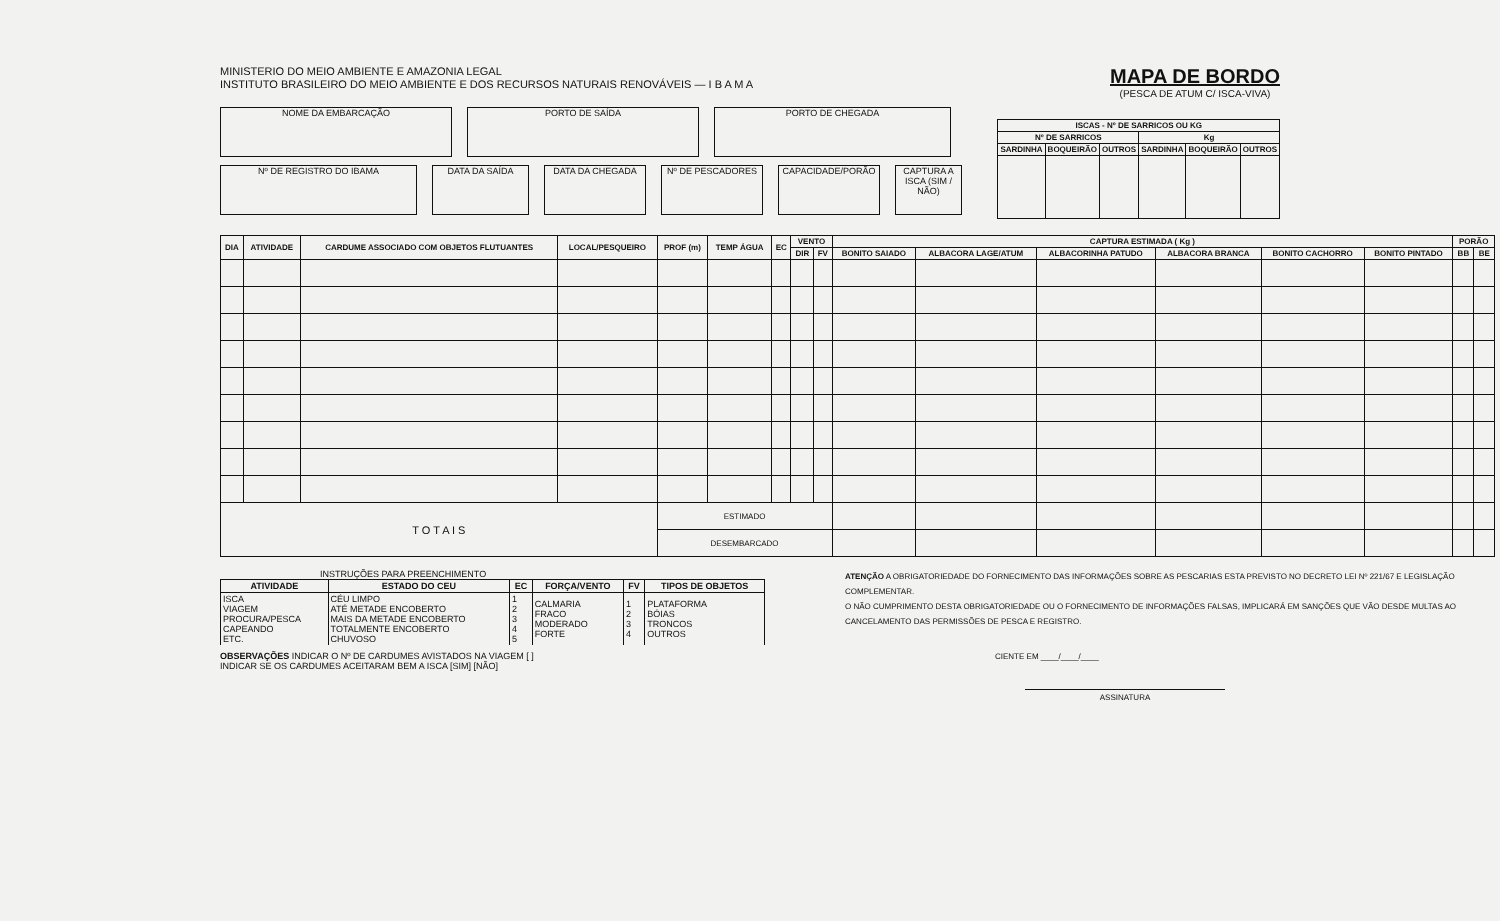MINISTERIO DO MEIO AMBIENTE E AMAZONIA LEGAL
INSTITUTO BRASILEIRO DO MEIO AMBIENTE E DOS RECURSOS NATURAIS RENOVÁVEIS — I B A M A
MAPA DE BORDO
(PESCA DE ATUM C/ ISCA-VIVA)
NOME DA EMBARCAÇÃO PORTO DE SAÍDA PORTO DE CHEGADA
Nº DE REGISTRO DO IBAMA DATA DA SAÍDA DATA DA CHEGADA Nº DE PESCADORES CAPACIDADE/PORÃO CAPTURA A ISCA (SIM / NÃO)
| ISCAS - Nº DE SARRICOS OU KG | | | | | |
| --- | --- | --- | --- | --- | --- |
| Nº DE SARRICOS | | | Kg | | |
| SARDINHA | BOQUEIRÃO | OUTROS | SARDINHA | BOQUEIRÃO | OUTROS |
| DIA | ATIVIDADE | CARDUME ASSOCIADO COM OBJETOS FLUTUANTES | LOCAL/PESQUEIRO | PROF (m) | TEMP ÁGUA | EC | VENTO | | CAPTURA ESTIMADA ( Kg ) | | | | | | PORÃO | |
| --- | --- | --- | --- | --- | --- | --- | --- | --- | --- | --- | --- | --- | --- | --- | --- | --- |
| | | | | | | | DIR | FV | BONITO SAIADO | ALBACORA LAGE/ATUM | ALBACORINHA PATUDO | ALBACORA BRANCA | BONITO CACHORRO | BONITO PINTADO | BB | BE |
| T O T A I S | | | | ESTIMADO | | | | | | | | | | | | |
| | | | | DESEMBARCADO | | | | | | | | | | | | |
INSTRUÇÕES PARA PREENCHIMENTO
| ATIVIDADE | ESTADO DO CEU | EC | FORÇA/VENTO | FV | TIPOS DE OBJETOS |
| --- | --- | --- | --- | --- | --- |
| ISCA VIAGEM PROCURA/PESCA CAPEANDO ETC. | CÉU LIMPO ATÉ METADE ENCOBERTO MAIS DA METADE ENCOBERTO TOTALMENTE ENCOBERTO CHUVOSO | 1 2 3 4 5 | CALMARIA FRACO MODERADO FORTE | 1 2 3 4 | PLATAFORMA BÓIAS TRONCOS OUTROS |
OBSERVAÇÕES INDICAR O Nº DE CARDUMES AVISTADOS NA VIAGEM [ ]
INDICAR SE OS CARDUMES ACEITARAM BEM A ISCA [SIM] [NÃO]
ATENÇÃO A OBRIGATORIEDADE DO FORNECIMENTO DAS INFORMAÇÕES SOBRE AS PESCARIAS ESTA PREVISTO NO DECRETO LEI Nº 221/67 E LEGISLAÇÃO COMPLEMENTAR.
O NÃO CUMPRIMENTO DESTA OBRIGATORIEDADE OU O FORNECIMENTO DE INFORMAÇÕES FALSAS, IMPLICARÁ EM SANÇÕES QUE VÃO DESDE MULTAS AO CANCELAMENTO DAS PERMISSÕES DE PESCA E REGISTRO.
CIENTE EM ____/____/____
ASSINATURA